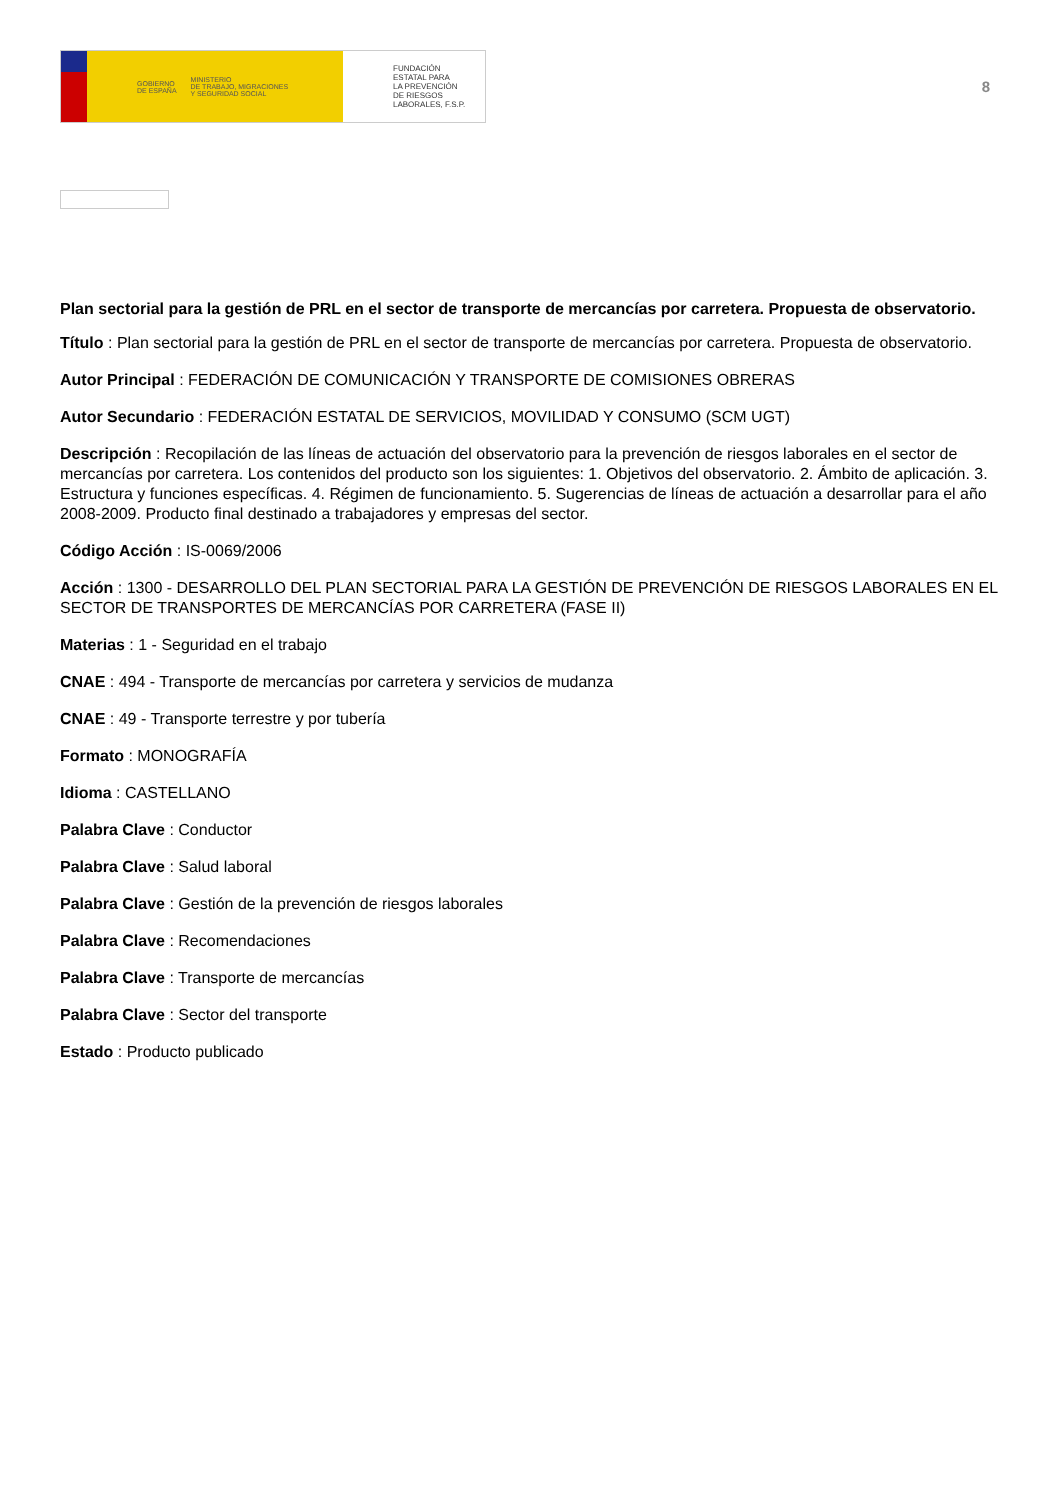GOBIERNO
DE ESPAÑA MINISTERIO
DE TRABAJO, MIGRACIONES
Y SEGURIDAD SOCIAL
FUNDACIÓN
ESTATAL PARA
LA PREVENCIÓN
DE RIESGOS
LABORALES, F.S.P.
8
Plan sectorial para la gestión de PRL en el sector de transporte de mercancías por carretera. Propuesta de observatorio.
Título : Plan sectorial para la gestión de PRL en el sector de transporte de mercancías por carretera. Propuesta de observatorio.
Autor Principal : FEDERACIÓN DE COMUNICACIÓN Y TRANSPORTE DE COMISIONES OBRERAS
Autor Secundario : FEDERACIÓN ESTATAL DE SERVICIOS, MOVILIDAD Y CONSUMO (SCM UGT)
Descripción : Recopilación de las líneas de actuación del observatorio para la prevención de riesgos laborales en el sector de mercancías por carretera. Los contenidos del producto son los siguientes: 1. Objetivos del observatorio. 2. Ámbito de aplicación. 3. Estructura y funciones específicas. 4. Régimen de funcionamiento. 5. Sugerencias de líneas de actuación a desarrollar para el año 2008-2009. Producto final destinado a trabajadores y empresas del sector.
Código Acción : IS-0069/2006
Acción : 1300 - DESARROLLO DEL PLAN SECTORIAL PARA LA GESTIÓN DE PREVENCIÓN DE RIESGOS LABORALES EN EL SECTOR DE TRANSPORTES DE MERCANCÍAS POR CARRETERA (FASE II)
Materias : 1 - Seguridad en el trabajo
CNAE : 494 - Transporte de mercancías por carretera y servicios de mudanza
CNAE : 49 - Transporte terrestre y por tubería
Formato : MONOGRAFÍA
Idioma : CASTELLANO
Palabra Clave : Conductor
Palabra Clave : Salud laboral
Palabra Clave : Gestión de la prevención de riesgos laborales
Palabra Clave : Recomendaciones
Palabra Clave : Transporte de mercancías
Palabra Clave : Sector del transporte
Estado : Producto publicado